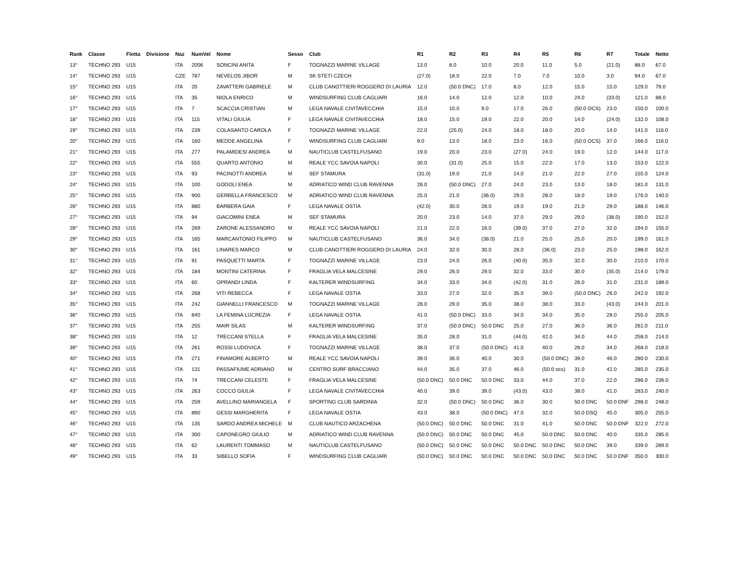| Rank | Classe | Flotta | Divisione | Naz | NumVel | Nome | Sesso | Club | R1 | R2 | R3 | R4 | R5 | R6 | R7 | Totale | Netto |
| --- | --- | --- | --- | --- | --- | --- | --- | --- | --- | --- | --- | --- | --- | --- | --- | --- | --- |
| 13° | TECHNO 293 | U15 | | ITA | 2006 | SONCINI ANITA | F | TOGNAZZI MARINE VILLAGE | 13.0 | 8.0 | 10.0 | 20.0 | 11.0 | 5.0 | (21.0) | 88.0 | 67.0 |
| 14° | TECHNO 293 | U15 | | CZE | 787 | NEVELOS JIBOR | M | SK STETI CZECH | (27.0) | 18.0 | 22.0 | 7.0 | 7.0 | 10.0 | 3.0 | 94.0 | 67.0 |
| 15° | TECHNO 293 | U15 | | ITA | 20 | ZAVATTERI GABRIELE | M | CLUB CANOTTIERI ROGGERO DI LAURIA | 12.0 | (50.0 DNC) | 17.0 | 8.0 | 12.0 | 15.0 | 15.0 | 129.0 | 79.0 |
| 16° | TECHNO 293 | U15 | | ITA | 35 | NIOLA ENRICO | M | WINDSURFING CLUB CAGLIARI | 16.0 | 14.0 | 12.0 | 12.0 | 10.0 | 24.0 | (33.0) | 121.0 | 88.0 |
| 17° | TECHNO 293 | U15 | | ITA | 7 | SCACCIA CRISTIAN | M | LEGA NAVALE CIVITAVECCHIA | 15.0 | 10.0 | 9.0 | 17.0 | 26.0 | (50.0 OCS) | 23.0 | 150.0 | 100.0 |
| 18° | TECHNO 293 | U15 | | ITA | 115 | VITALI GIULIA | F | LEGA NAVALE CIVITAVECCHIA | 18.0 | 15.0 | 19.0 | 22.0 | 20.0 | 14.0 | (24.0) | 132.0 | 108.0 |
| 19° | TECHNO 293 | U15 | | ITA | 239 | COLASANTO CAROLA | F | TOGNAZZI MARINE VILLAGE | 22.0 | (25.0) | 24.0 | 18.0 | 18.0 | 20.0 | 14.0 | 141.0 | 116.0 |
| 20° | TECHNO 293 | U15 | | ITA | 160 | MEDDE ANGELINA | F | WINDSURFING CLUB CAGLIARI | 9.0 | 13.0 | 18.0 | 23.0 | 16.0 | (50.0 OCS) | 37.0 | 166.0 | 116.0 |
| 21° | TECHNO 293 | U15 | | ITA | 277 | PALAMIDESI ANDREA | M | NAUTICLUB CASTELFUSANO | 19.0 | 20.0 | 23.0 | (27.0) | 24.0 | 19.0 | 12.0 | 144.0 | 117.0 |
| 22° | TECHNO 293 | U15 | | ITA | 555 | QUARTO ANTONIO | M | REALE YCC SAVOIA NAPOLI | 30.0 | (31.0) | 25.0 | 15.0 | 22.0 | 17.0 | 13.0 | 153.0 | 122.0 |
| 23° | TECHNO 293 | U15 | | ITA | 93 | PACINOTTI ANDREA | M | SEF STAMURA | (31.0) | 19.0 | 21.0 | 14.0 | 21.0 | 22.0 | 27.0 | 155.0 | 124.0 |
| 24° | TECHNO 293 | U15 | | ITA | 100 | GODOLI ENEA | M | ADRIATICO WIND CLUB RAVENNA | 26.0 | (50.0 DNC) | 27.0 | 24.0 | 23.0 | 13.0 | 18.0 | 181.0 | 131.0 |
| 25° | TECHNO 293 | U15 | | ITA | 900 | GERBELLA FRANCESCO | M | ADRIATICO WIND CLUB RAVENNA | 25.0 | 21.0 | (36.0) | 29.0 | 28.0 | 18.0 | 19.0 | 176.0 | 140.0 |
| 26° | TECHNO 293 | U15 | | ITA | 880 | BARBERA GAIA | F | LEGA NAVALE OSTIA | (42.0) | 30.0 | 28.0 | 19.0 | 19.0 | 21.0 | 29.0 | 188.0 | 146.0 |
| 27° | TECHNO 293 | U15 | | ITA | 94 | GIACOMINI ENEA | M | SEF STAMURA | 20.0 | 23.0 | 14.0 | 37.0 | 29.0 | 29.0 | (38.0) | 190.0 | 152.0 |
| 28° | TECHNO 293 | U15 | | ITA | 269 | ZARONE ALESSANDRO | M | REALE YCC SAVOIA NAPOLI | 21.0 | 22.0 | 16.0 | (39.0) | 37.0 | 27.0 | 32.0 | 194.0 | 155.0 |
| 29° | TECHNO 293 | U15 | | ITA | 165 | MARCANTONIO FILIPPO | M | NAUTICLUB CASTELFUSANO | 36.0 | 34.0 | (38.0) | 21.0 | 25.0 | 25.0 | 20.0 | 199.0 | 161.0 |
| 30° | TECHNO 293 | U15 | | ITA | 161 | LINARES MARCO | M | CLUB CANOTTIERI ROGGERO DI LAURIA | 24.0 | 32.0 | 30.0 | 28.0 | (36.0) | 23.0 | 25.0 | 198.0 | 162.0 |
| 31° | TECHNO 293 | U15 | | ITA | 91 | PASQUETTI MARTA | F | TOGNAZZI MARINE VILLAGE | 23.0 | 24.0 | 26.0 | (40.0) | 35.0 | 32.0 | 30.0 | 210.0 | 170.0 |
| 32° | TECHNO 293 | U15 | | ITA | 184 | MONTINI CATERINA | F | FRAGLIA VELA MALCESINE | 29.0 | 26.0 | 29.0 | 32.0 | 33.0 | 30.0 | (35.0) | 214.0 | 179.0 |
| 33° | TECHNO 293 | U15 | | ITA | 60 | OPRANDI LINDA | F | KALTERER WINDSURFING | 34.0 | 33.0 | 34.0 | (42.0) | 31.0 | 26.0 | 31.0 | 231.0 | 189.0 |
| 34° | TECHNO 293 | U15 | | ITA | 268 | VITI REBECCA | F | LEGA NAVALE OSTIA | 33.0 | 27.0 | 32.0 | 35.0 | 39.0 | (50.0 DNC) | 26.0 | 242.0 | 192.0 |
| 35° | TECHNO 293 | U15 | | ITA | 242 | GIANNELLI FRANCESCO | M | TOGNAZZI MARINE VILLAGE | 28.0 | 29.0 | 35.0 | 38.0 | 38.0 | 33.0 | (43.0) | 244.0 | 201.0 |
| 36° | TECHNO 293 | U15 | | ITA | 840 | LA FEMINA LUCREZIA | F | LEGA NAVALE OSTIA | 41.0 | (50.0 DNC) | 33.0 | 34.0 | 34.0 | 35.0 | 28.0 | 255.0 | 205.0 |
| 37° | TECHNO 293 | U15 | | ITA | 255 | MAIR SILAS | M | KALTERER WINDSURFING | 37.0 | (50.0 DNC) | 50.0 DNC | 25.0 | 27.0 | 36.0 | 36.0 | 261.0 | 211.0 |
| 38° | TECHNO 293 | U15 | | ITA | 12 | TRECCANI STELLA | F | FRAGLIA VELA MALCESINE | 35.0 | 28.0 | 31.0 | (44.0) | 42.0 | 34.0 | 44.0 | 258.0 | 214.0 |
| 39° | TECHNO 293 | U15 | | ITA | 261 | ROSSI LUDOVICA | F | TOGNAZZI MARINE VILLAGE | 38.0 | 37.0 | (50.0 DNC) | 41.0 | 40.0 | 28.0 | 34.0 | 268.0 | 218.0 |
| 40° | TECHNO 293 | U15 | | ITA | 271 | FINAMORE ALBERTO | M | REALE YCC SAVOIA NAPOLI | 39.0 | 36.0 | 40.0 | 30.0 | (50.0 DNC) | 39.0 | 46.0 | 280.0 | 230.0 |
| 41° | TECHNO 293 | U15 | | ITA | 131 | PASSAFIUME ADRIANO | M | CENTRO SURF BRACCIANO | 44.0 | 35.0 | 37.0 | 46.0 | (50.0 ocs) | 31.0 | 42.0 | 285.0 | 235.0 |
| 42° | TECHNO 293 | U15 | | ITA | 74 | TRECCANI CELESTE | F | FRAGLIA VELA MALCESINE | (50.0 DNC) | 50.0 DNC | 50.0 DNC | 33.0 | 44.0 | 37.0 | 22.0 | 286.0 | 236.0 |
| 43° | TECHNO 293 | U15 | | ITA | 263 | COCCO GIULIA | F | LEGA NAVALE CIVITAVECCHIA | 40.0 | 39.0 | 39.0 | (43.0) | 43.0 | 38.0 | 41.0 | 283.0 | 240.0 |
| 44° | TECHNO 293 | U15 | | ITA | 259 | AVELLINO MARIANGELA | F | SPORTING CLUB SARDINIA | 32.0 | (50.0 DNC) | 50.0 DNC | 36.0 | 30.0 | 50.0 DNC | 50.0 DNF | 298.0 | 248.0 |
| 45° | TECHNO 293 | U15 | | ITA | 890 | GESSI MARGHERITA | F | LEGA NAVALE OSTIA | 43.0 | 38.0 | (50.0 DNC) | 47.0 | 32.0 | 50.0 DSQ | 45.0 | 305.0 | 255.0 |
| 46° | TECHNO 293 | U15 | | ITA | 135 | SARDO ANDREA MICHELE | M | CLUB NAUTICO ARZACHENA | (50.0 DNC) | 50.0 DNC | 50.0 DNC | 31.0 | 41.0 | 50.0 DNC | 50.0 DNF | 322.0 | 272.0 |
| 47° | TECHNO 293 | U15 | | ITA | 300 | CAPONEGRO GIULIO | M | ADRIATICO WIND CLUB RAVENNA | (50.0 DNC) | 50.0 DNC | 50.0 DNC | 45.0 | 50.0 DNC | 50.0 DNC | 40.0 | 335.0 | 285.0 |
| 48° | TECHNO 293 | U15 | | ITA | 62 | LAURENTI TOMMASO | M | NAUTICLUB CASTELFUSANO | (50.0 DNC) | 50.0 DNC | 50.0 DNC | 50.0 DNC | 50.0 DNC | 50.0 DNC | 39.0 | 339.0 | 289.0 |
| 49° | TECHNO 293 | U15 | | ITA | 33 | SIBELLO SOFIA | F | WINDSURFING CLUB CAGLIARI | (50.0 DNC) | 50.0 DNC | 50.0 DNC | 50.0 DNC | 50.0 DNC | 50.0 DNC | 50.0 DNF | 350.0 | 300.0 |